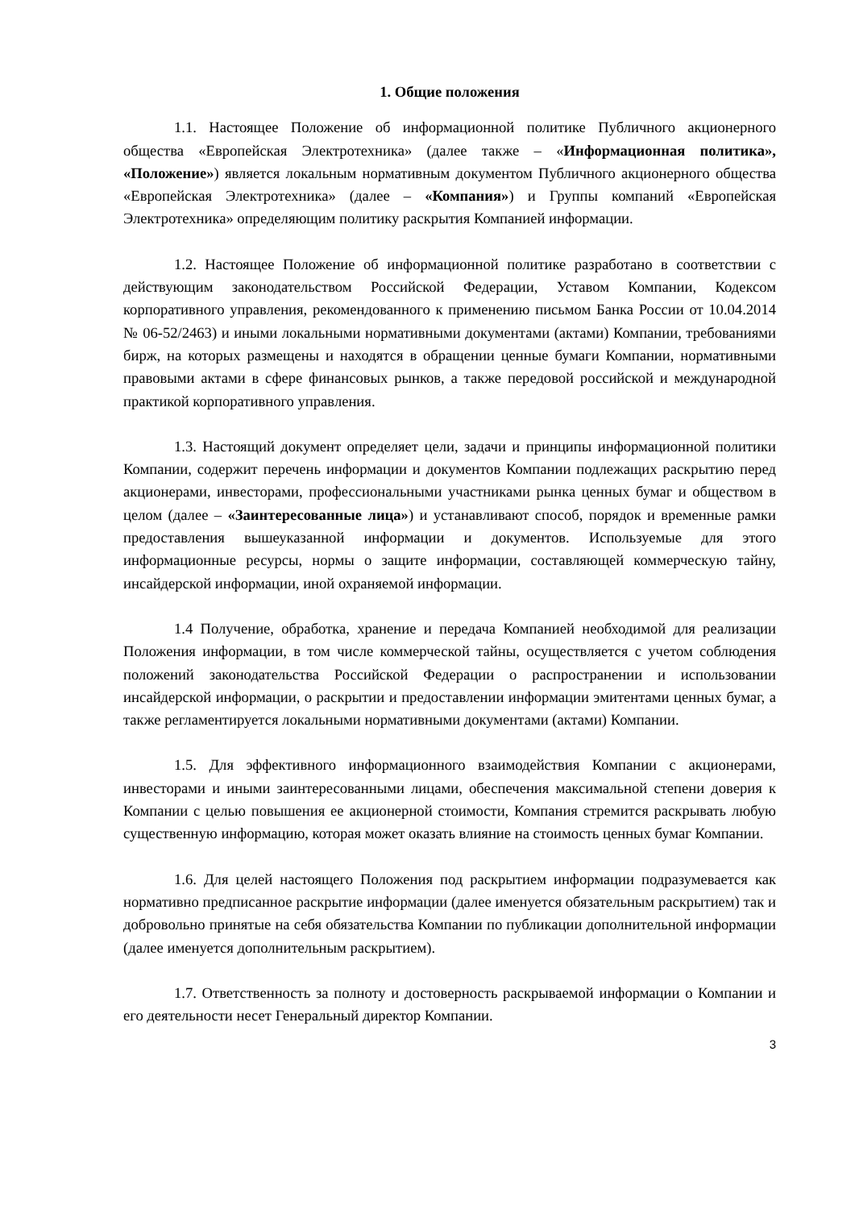1. Общие положения
1.1. Настоящее Положение об информационной политике Публичного акционерного общества «Европейская Электротехника» (далее также – «Информационная политика», «Положение») является локальным нормативным документом Публичного акционерного общества «Европейская Электротехника» (далее – «Компания») и Группы компаний «Европейская Электротехника» определяющим политику раскрытия Компанией информации.
1.2. Настоящее Положение об информационной политике разработано в соответствии с действующим законодательством Российской Федерации, Уставом Компании, Кодексом корпоративного управления, рекомендованного к применению письмом Банка России от 10.04.2014 № 06-52/2463) и иными локальными нормативными документами (актами) Компании, требованиями бирж, на которых размещены и находятся в обращении ценные бумаги Компании, нормативными правовыми актами в сфере финансовых рынков, а также передовой российской и международной практикой корпоративного управления.
1.3. Настоящий документ определяет цели, задачи и принципы информационной политики Компании, содержит перечень информации и документов Компании подлежащих раскрытию перед акционерами, инвесторами, профессиональными участниками рынка ценных бумаг и обществом в целом (далее – «Заинтересованные лица») и устанавливают способ, порядок и временные рамки предоставления вышеуказанной информации и документов. Используемые для этого информационные ресурсы, нормы о защите информации, составляющей коммерческую тайну, инсайдерской информации, иной охраняемой информации.
1.4 Получение, обработка, хранение и передача Компанией необходимой для реализации Положения информации, в том числе коммерческой тайны, осуществляется с учетом соблюдения положений законодательства Российской Федерации о распространении и использовании инсайдерской информации, о раскрытии и предоставлении информации эмитентами ценных бумаг, а также регламентируется локальными нормативными документами (актами) Компании.
1.5. Для эффективного информационного взаимодействия Компании с акционерами, инвесторами и иными заинтересованными лицами, обеспечения максимальной степени доверия к Компании с целью повышения ее акционерной стоимости, Компания стремится раскрывать любую существенную информацию, которая может оказать влияние на стоимость ценных бумаг Компании.
1.6. Для целей настоящего Положения под раскрытием информации подразумевается как нормативно предписанное раскрытие информации (далее именуется обязательным раскрытием) так и добровольно принятые на себя обязательства Компании по публикации дополнительной информации (далее именуется дополнительным раскрытием).
1.7. Ответственность за полноту и достоверность раскрываемой информации о Компании и его деятельности несет Генеральный директор Компании.
3